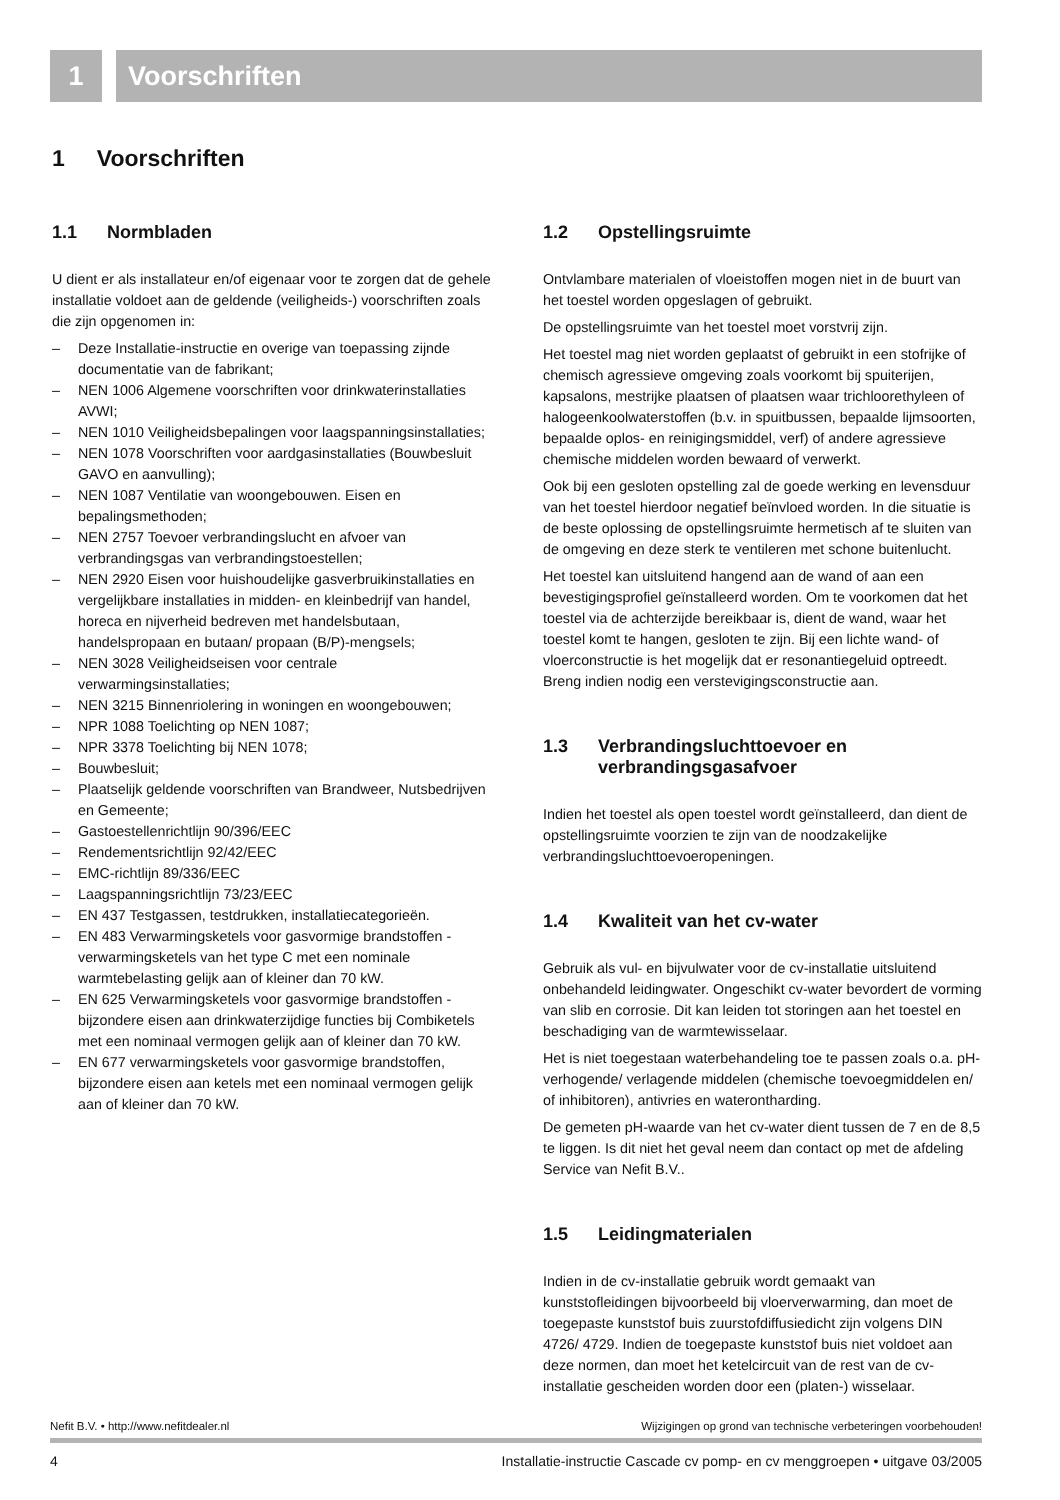1 Voorschriften
1 Voorschriften
1.1 Normbladen
U dient er als installateur en/of eigenaar voor te zorgen dat de gehele installatie voldoet aan de geldende (veiligheids-) voorschriften zoals die zijn opgenomen in:
– Deze Installatie-instructie en overige van toepassing zijnde documentatie van de fabrikant;
– NEN 1006 Algemene voorschriften voor drinkwaterinstallaties AVWI;
– NEN 1010 Veiligheidsbepalingen voor laagspanningsinstallaties;
– NEN 1078 Voorschriften voor aardgasinstallaties (Bouwbesluit GAVO en aanvulling);
– NEN 1087 Ventilatie van woongebouwen. Eisen en bepalingsmethoden;
– NEN 2757 Toevoer verbrandingslucht en afvoer van verbrandingsgas van verbrandingstoestellen;
– NEN 2920 Eisen voor huishoudelijke gasverbruikinstallaties en vergelijkbare installaties in midden- en kleinbedrijf van handel, horeca en nijverheid bedreven met handelsbutaan, handelspropaan en butaan/ propaan (B/P)-mengsels;
– NEN 3028 Veiligheidseisen voor centrale verwarmingsinstallaties;
– NEN 3215 Binnenriolering in woningen en woongebouwen;
– NPR 1088 Toelichting op NEN 1087;
– NPR 3378 Toelichting bij NEN 1078;
– Bouwbesluit;
– Plaatselijk geldende voorschriften van Brandweer, Nutsbedrijven en Gemeente;
– Gastoestellenrichtlijn 90/396/EEC
– Rendementsrichtlijn 92/42/EEC
– EMC-richtlijn 89/336/EEC
– Laagspanningsrichtlijn 73/23/EEC
– EN 437 Testgassen, testdrukken, installatiecategorieën.
– EN 483 Verwarmingsketels voor gasvormige brandstoffen - verwarmingsketels van het type C met een nominale warmtebelasting gelijk aan of kleiner dan 70 kW.
– EN 625 Verwarmingsketels voor gasvormige brandstoffen - bijzondere eisen aan drinkwaterzijdige functies bij Combiketels met een nominaal vermogen gelijk aan of kleiner dan 70 kW.
– EN 677 verwarmingsketels voor gasvormige brandstoffen, bijzondere eisen aan ketels met een nominaal vermogen gelijk aan of kleiner dan 70 kW.
1.2 Opstellingsruimte
Ontvlambare materialen of vloeistoffen mogen niet in de buurt van het toestel worden opgeslagen of gebruikt.
De opstellingsruimte van het toestel moet vorstvrij zijn.
Het toestel mag niet worden geplaatst of gebruikt in een stofrijke of chemisch agressieve omgeving zoals voorkomt bij spuiterijen, kapsalons, mestrijke plaatsen of plaatsen waar trichloorethyleen of halogeenkoolwaterstoffen (b.v. in spuitbussen, bepaalde lijmsoorten, bepaalde oplos- en reinigingsmiddel, verf) of andere agressieve chemische middelen worden bewaard of verwerkt.
Ook bij een gesloten opstelling zal de goede werking en levensduur van het toestel hierdoor negatief beïnvloed worden. In die situatie is de beste oplossing de opstellingsruimte hermetisch af te sluiten van de omgeving en deze sterk te ventileren met schone buitenlucht.
Het toestel kan uitsluitend hangend aan de wand of aan een bevestigingsprofiel geïnstalleerd worden. Om te voorkomen dat het toestel via de achterzijde bereikbaar is, dient de wand, waar het toestel komt te hangen, gesloten te zijn. Bij een lichte wand- of vloerconstructie is het mogelijk dat er resonantiegeluid optreedt. Breng indien nodig een verstevigingsconstructie aan.
1.3 Verbrandingsluchttoevoer en verbrandingsgasafvoer
Indien het toestel als open toestel wordt geïnstalleerd, dan dient de opstellingsruimte voorzien te zijn van de noodzakelijke verbrandingsluchttoevoeropeningen.
1.4 Kwaliteit van het cv-water
Gebruik als vul- en bijvulwater voor de cv-installatie uitsluitend onbehandeld leidingwater. Ongeschikt cv-water bevordert de vorming van slib en corrosie. Dit kan leiden tot storingen aan het toestel en beschadiging van de warmtewisselaar.
Het is niet toegestaan waterbehandeling toe te passen zoals o.a. pH-verhogende/ verlagende middelen (chemische toevoegmiddelen en/ of inhibitoren), antivries en waterontharding.
De gemeten pH-waarde van het cv-water dient tussen de 7 en de 8,5 te liggen. Is dit niet het geval neem dan contact op met de afdeling Service van Nefit B.V..
1.5 Leidingmaterialen
Indien in de cv-installatie gebruik wordt gemaakt van kunststofleidingen bijvoorbeeld bij vloerverwarming, dan moet de toegepaste kunststof buis zuurstofdiffusiedicht zijn volgens DIN 4726/ 4729. Indien de toegepaste kunststof buis niet voldoet aan deze normen, dan moet het ketelcircuit van de rest van de cv-installatie gescheiden worden door een (platen-) wisselaar.
Nefit B.V. • http://www.nefitdealer.nl Wijzigingen op grond van technische verbeteringen voorbehouden!
4 Installatie-instructie Cascade cv pomp- en cv menggroepen • uitgave 03/2005